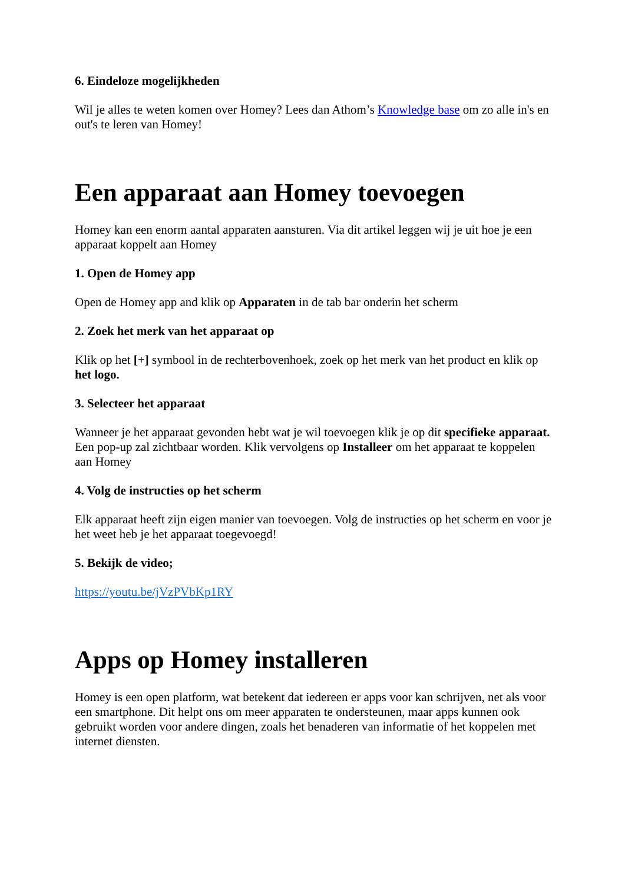6. Eindeloze mogelijkheden
Wil je alles te weten komen over Homey? Lees dan Athom’s Knowledge base om zo alle in's en out's te leren van Homey!
Een apparaat aan Homey toevoegen
Homey kan een enorm aantal apparaten aansturen. Via dit artikel leggen wij je uit hoe je een apparaat koppelt aan Homey
1. Open de Homey app
Open de Homey app and klik op Apparaten in de tab bar onderin het scherm
2. Zoek het merk van het apparaat op
Klik op het [+] symbool in de rechterbovenhoek, zoek op het merk van het product en klik op het logo.
3. Selecteer het apparaat
Wanneer je het apparaat gevonden hebt wat je wil toevoegen klik je op dit specifieke apparaat. Een pop-up zal zichtbaar worden. Klik vervolgens op Installeer om het apparaat te koppelen aan Homey
4. Volg de instructies op het scherm
Elk apparaat heeft zijn eigen manier van toevoegen. Volg de instructies op het scherm en voor je het weet heb je het apparaat toegevoegd!
5. Bekijk de video;
https://youtu.be/jVzPVbKp1RY
Apps op Homey installeren
Homey is een open platform, wat betekent dat iedereen er apps voor kan schrijven, net als voor een smartphone. Dit helpt ons om meer apparaten te ondersteunen, maar apps kunnen ook gebruikt worden voor andere dingen, zoals het benaderen van informatie of het koppelen met internet diensten.